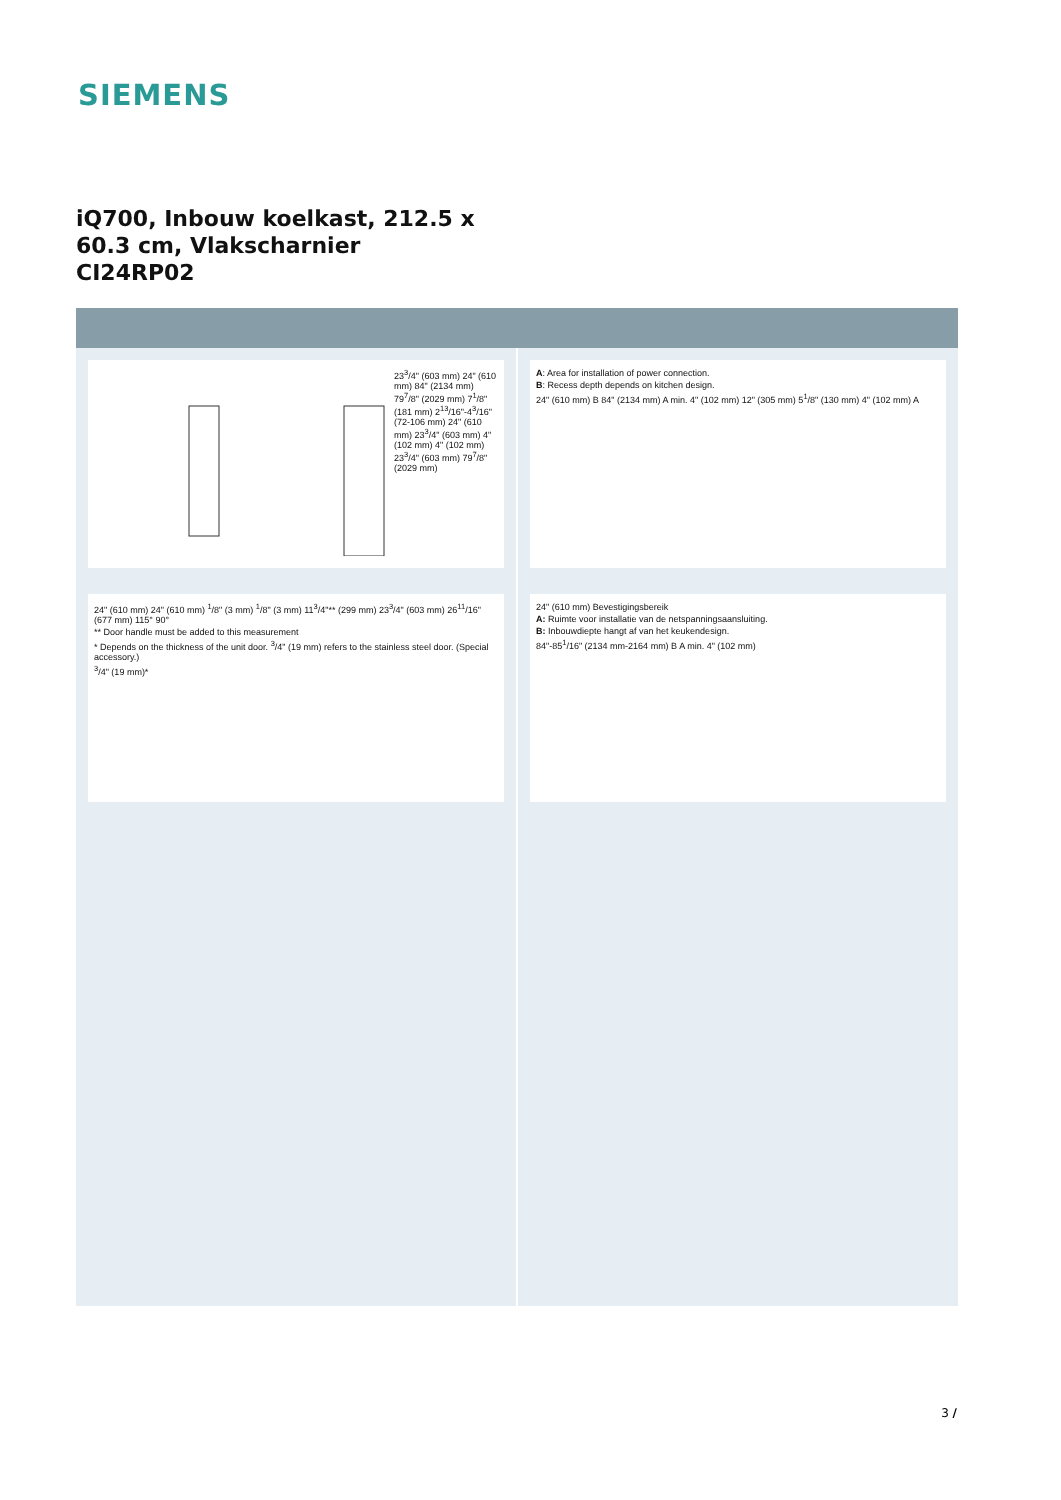SIEMENS
iQ700, Inbouw koelkast, 212.5 x
60.3 cm, Vlakscharnier
CI24RP02
23<sup>3</sup>/4" (603 mm) 24" (610 mm) 84" (2134 mm) 79<sup>7</sup>/8" (2029 mm) 7<sup>1</sup>/8" (181 mm) 2<sup>13</sup>/16"-4<sup>3</sup>/16" (72-106 mm) 24" (610 mm) 23<sup>3</sup>/4" (603 mm) 4" (102 mm) 4" (102 mm) 23<sup>3</sup>/4" (603 mm) 79<sup>7</sup>/8" (2029 mm)
24" (610 mm) 24" (610 mm) <sup>1</sup>/8" (3 mm) <sup>1</sup>/8" (3 mm) 11<sup>3</sup>/4"** (299 mm) 23<sup>3</sup>/4" (603 mm) 26<sup>11</sup>/16" (677 mm) 115° 90°
** Door handle must be added to this measurement
* Depends on the thickness of the unit door. <sup>3</sup>/4" (19 mm) refers to the stainless steel door. (Special accessory.)
<sup>3</sup>/4" (19 mm)*
A: Area for installation of power connection.
B: Recess depth depends on kitchen design.
24" (610 mm) B 84" (2134 mm) A min. 4" (102 mm) 12" (305 mm) 5<sup>1</sup>/8" (130 mm) 4" (102 mm) A
24" (610 mm) Bevestigingsbereik
A: Ruimte voor installatie van de netspanningsaansluiting.
B: Inbouwdiepte hangt af van het keukendesign.
84"-85<sup>1</sup>/16" (2134 mm-2164 mm) B A min. 4" (102 mm)
3 /